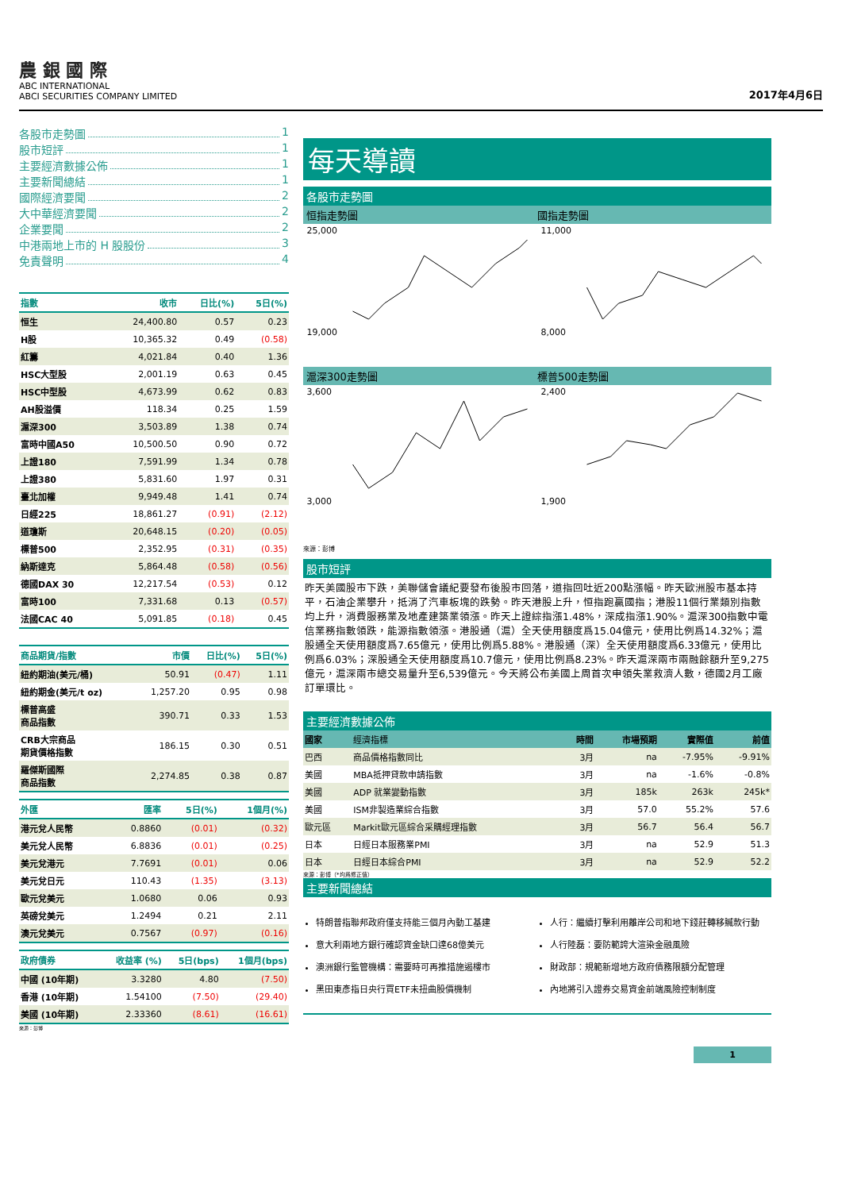農 銀 國 際
ABC INTERNATIONAL
ABCI SECURITIES COMPANY LIMITED
2017年4月6日
各股市走勢圖 1
股市短評 1
主要經濟數據公佈 1
主要新聞總結 1
國際經濟要聞 2
大中華經濟要聞 2
企業要聞 2
中港兩地上市的 H 股股份 3
免責聲明 4
| 指數 | 收市 | 日比(%) | 5日(%) |
| --- | --- | --- | --- |
| 恒生 | 24,400.80 | 0.57 | 0.23 |
| H股 | 10,365.32 | 0.49 | (0.58) |
| 紅籌 | 4,021.84 | 0.40 | 1.36 |
| HSC大型股 | 2,001.19 | 0.63 | 0.45 |
| HSC中型股 | 4,673.99 | 0.62 | 0.83 |
| AH股溢價 | 118.34 | 0.25 | 1.59 |
| 滬深300 | 3,503.89 | 1.38 | 0.74 |
| 富時中國A50 | 10,500.50 | 0.90 | 0.72 |
| 上證180 | 7,591.99 | 1.34 | 0.78 |
| 上證380 | 5,831.60 | 1.97 | 0.31 |
| 臺北加權 | 9,949.48 | 1.41 | 0.74 |
| 日經225 | 18,861.27 | (0.91) | (2.12) |
| 道瓊斯 | 20,648.15 | (0.20) | (0.05) |
| 標普500 | 2,352.95 | (0.31) | (0.35) |
| 納斯達克 | 5,864.48 | (0.58) | (0.56) |
| 德國DAX 30 | 12,217.54 | (0.53) | 0.12 |
| 富時100 | 7,331.68 | 0.13 | (0.57) |
| 法國CAC 40 | 5,091.85 | (0.18) | 0.45 |
| 商品期貨/指數 | 市價 | 日比(%) | 5日(%) |
| --- | --- | --- | --- |
| 紐約期油(美元/桶) | 50.91 | (0.47) | 1.11 |
| 紐約期金(美元/t oz) | 1,257.20 | 0.95 | 0.98 |
| 標普高盛 商品指數 | 390.71 | 0.33 | 1.53 |
| CRB大宗商品 期貨價格指數 | 186.15 | 0.30 | 0.51 |
| 羅傑斯國際 商品指數 | 2,274.85 | 0.38 | 0.87 |
| 外匯 | 匯率 | 5日(%) | 1個月(%) |
| --- | --- | --- | --- |
| 港元兌人民幣 | 0.8860 | (0.01) | (0.32) |
| 美元兌人民幣 | 6.8836 | (0.01) | (0.25) |
| 美元兌港元 | 7.7691 | (0.01) | 0.06 |
| 美元兌日元 | 110.43 | (1.35) | (3.13) |
| 歐元兌美元 | 1.0680 | 0.06 | 0.93 |
| 英磅兌美元 | 1.2494 | 0.21 | 2.11 |
| 澳元兌美元 | 0.7567 | (0.97) | (0.16) |
| 政府債券 | 收益率 (%) | 5日(bps) | 1個月(bps) |
| --- | --- | --- | --- |
| 中國 (10年期) | 3.3280 | 4.80 | (7.50) |
| 香港 (10年期) | 1.54100 | (7.50) | (29.40) |
| 美國 (10年期) | 2.33360 | (8.61) | (16.61) |
來源：彭博
每天導讀
各股市走勢圖
恒指走勢圖 國指走勢圖
25,000
19,000
11,000
8,000
滬深300走勢圖 標普500走勢圖
3,600
3,000
2,400
1,900
來源：彭博
股市短評
昨天美國股市下跌，美聯儲會議紀要發布後股市回落，道指回吐近200點漲幅。昨天歐洲股市基本持平，石油企業攀升，抵消了汽車板塊的跌勢。昨天港股上升，恒指跑贏國指；港股11個行業類別指數均上升，消費服務業及地產建築業領漲。昨天上證綜指漲1.48%，深成指漲1.90%。滬深300指數中電信業務指數領跌，能源指數領漲。港股通（滬）全天使用額度爲15.04億元，使用比例爲14.32%；滬股通全天使用額度爲7.65億元，使用比例爲5.88%。港股通（深）全天使用額度爲6.33億元，使用比例爲6.03%；深股通全天使用額度爲10.7億元，使用比例爲8.23%。昨天滬深兩市兩融餘額升至9,275億元，滬深兩市總交易量升至6,539億元。今天將公布美國上周首次申領失業救濟人數，德國2月工廠訂單環比。
主要經濟數據公佈
| 國家 | 經濟指標 | 時間 | 市場預期 | 實際值 | 前值 |
| 巴西 | 商品價格指數同比 | 3月 | na | -7.95% | -9.91% |
| 美國 | MBA抵押貸款申請指數 | 3月 | na | -1.6% | -0.8% |
| 美國 | ADP 就業變動指數 | 3月 | 185k | 263k | 245k* |
| 美國 | ISM非製造業綜合指數 | 3月 | 57.0 | 55.2% | 57.6 |
| 歐元區 | Markit歐元區綜合采購經理指數 | 3月 | 56.7 | 56.4 | 56.7 |
| 日本 | 日經日本服務業PMI | 3月 | na | 52.9 | 51.3 |
| 日本 | 日經日本綜合PMI | 3月 | na | 52.9 | 52.2 |
來源：彭博（*均爲修正值）
主要新聞總結
特朗普指聯邦政府僅支持能三個月內動工基建
意大利兩地方銀行確認資金缺口達68億美元
澳洲銀行監管機構：需要時可再推措施遏樓市
黑田東彥指日央行買ETF未扭曲股價機制
人行：繼續打擊利用離岸公司和地下錢莊轉移贓款行動
人行陸磊：要防範誇大渲染金融風險
財政部：規範新增地方政府債務限額分配管理
內地將引入證券交易資金前端風險控制制度
1